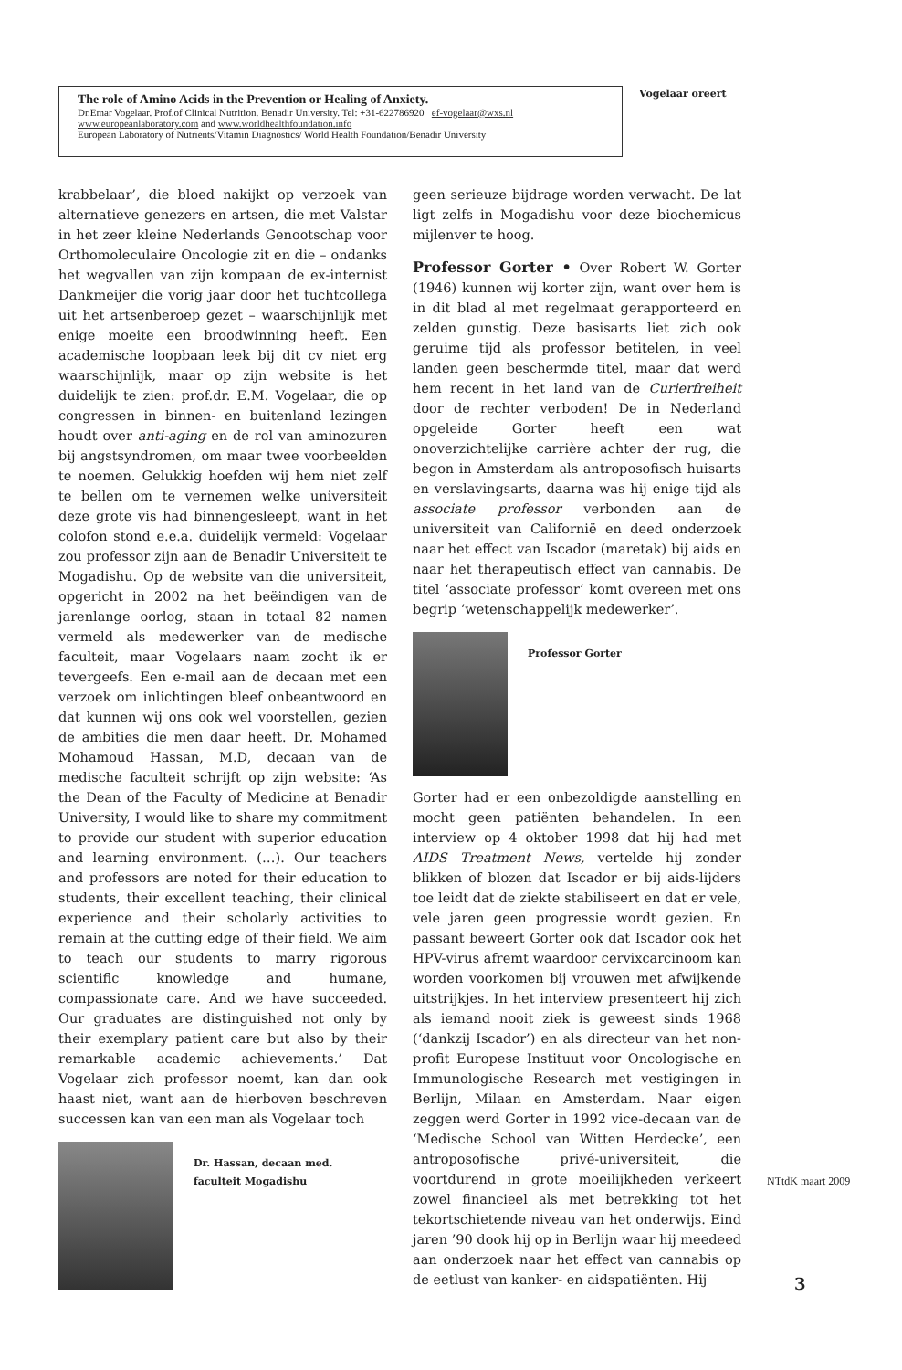The role of Amino Acids in the Prevention or Healing of Anxiety.
Dr.Emar Vogelaar. Prof.of Clinical Nutrition. Benadir University. Tel: +31-622786920 ef-vogelaar@wxs.nl
www.europeanlaboratory.com and www.worldhealthfoundation.info
European Laboratory of Nutrients/Vitamin Diagnostics/ World Health Foundation/Benadir University
Vogelaar oreert
krabbelaar’, die bloed nakijkt op verzoek van alternatieve genezers en artsen, die met Valstar in het zeer kleine Nederlands Genootschap voor Orthomoleculaire Oncologie zit en die – ondanks het wegvallen van zijn kompaan de ex-internist Dankmeijer die vorig jaar door het tuchtcollega uit het artsenberoep gezet – waarschijnlijk met enige moeite een broodwinning heeft. Een academische loopbaan leek bij dit cv niet erg waarschijnlijk, maar op zijn website is het duidelijk te zien: prof.dr. E.M. Vogelaar, die op congressen in binnen- en buitenland lezingen houdt over anti-aging en de rol van aminozuren bij angstsyndromen, om maar twee voorbeelden te noemen. Gelukkig hoefden wij hem niet zelf te bellen om te vernemen welke universiteit deze grote vis had binnengesleept, want in het colofon stond e.e.a. duidelijk vermeld: Vogelaar zou professor zijn aan de Benadir Universiteit te Mogadishu. Op de website van die universiteit, opgericht in 2002 na het beëindigen van de jarenlange oorlog, staan in totaal 82 namen vermeld als medewerker van de medische faculteit, maar Vogelaars naam zocht ik er tevergeefs. Een e-mail aan de decaan met een verzoek om inlichtingen bleef onbeantwoord en dat kunnen wij ons ook wel voorstellen, gezien de ambities die men daar heeft. Dr. Mohamed Mohamoud Hassan, M.D, decaan van de medische faculteit schrijft op zijn website: ‘As the Dean of the Faculty of Medicine at Benadir University, I would like to share my commitment to provide our student with superior education and learning environment. (…). Our teachers and professors are noted for their education to students, their excellent teaching, their clinical experience and their scholarly activities to remain at the cutting edge of their field. We aim to teach our students to marry rigorous scientific knowledge and humane, compassionate care. And we have succeeded. Our graduates are distinguished not only by their exemplary patient care but also by their remarkable academic achievements.’ Dat Vogelaar zich professor noemt, kan dan ook haast niet, want aan de hierboven beschreven successen kan van een man als Vogelaar toch
Dr. Hassan, decaan med.
faculteit Mogadishu
geen serieuze bijdrage worden verwacht. De lat ligt zelfs in Mogadishu voor deze biochemicus mijlenver te hoog.
Professor Gorter • Over Robert W. Gorter (1946) kunnen wij korter zijn, want over hem is in dit blad al met regelmaat gerapporteerd en zelden gunstig. Deze basisarts liet zich ook geruime tijd als professor betitelen, in veel landen geen beschermde titel, maar dat werd hem recent in het land van de Curierfreiheit door de rechter verboden! De in Nederland opgeleide Gorter heeft een wat onoverzichtelijke carrière achter der rug, die begon in Amsterdam als antroposofisch huisarts en verslavingsarts, daarna was hij enige tijd als associate professor verbonden aan de universiteit van Californië en deed onderzoek naar het effect van Iscador (maretak) bij aids en naar het therapeutisch effect van cannabis. De titel ‘associate professor’ komt overeen met ons begrip ‘wetenschappelijk medewerker’.
Professor Gorter
Gorter had er een onbezoldigde aanstelling en mocht geen patiënten behandelen. In een interview op 4 oktober 1998 dat hij had met AIDS Treatment News, vertelde hij zonder blikken of blozen dat Iscador er bij aids-lijders toe leidt dat de ziekte stabiliseert en dat er vele, vele jaren geen progressie wordt gezien. En passant beweert Gorter ook dat Iscador ook het HPV-virus afremt waardoor cervixcarcinoom kan worden voorkomen bij vrouwen met afwijkende uitstrijkjes. In het interview presenteert hij zich als iemand nooit ziek is geweest sinds 1968 (‘dankzij Iscador’) en als directeur van het non-profit Europese Instituut voor Oncologische en Immunologische Research met vestigingen in Berlijn, Milaan en Amsterdam. Naar eigen zeggen werd Gorter in 1992 vice-decaan van de ‘Medische School van Witten Herdecke’, een antroposofische privé-universiteit, die voortdurend in grote moeilijkheden verkeert zowel financieel als met betrekking tot het tekortschietende niveau van het onderwijs. Eind jaren ’90 dook hij op in Berlijn waar hij meedeed aan onderzoek naar het effect van cannabis op de eetlust van kanker- en aidspatiënten. Hij
NTtdK maart 2009
3